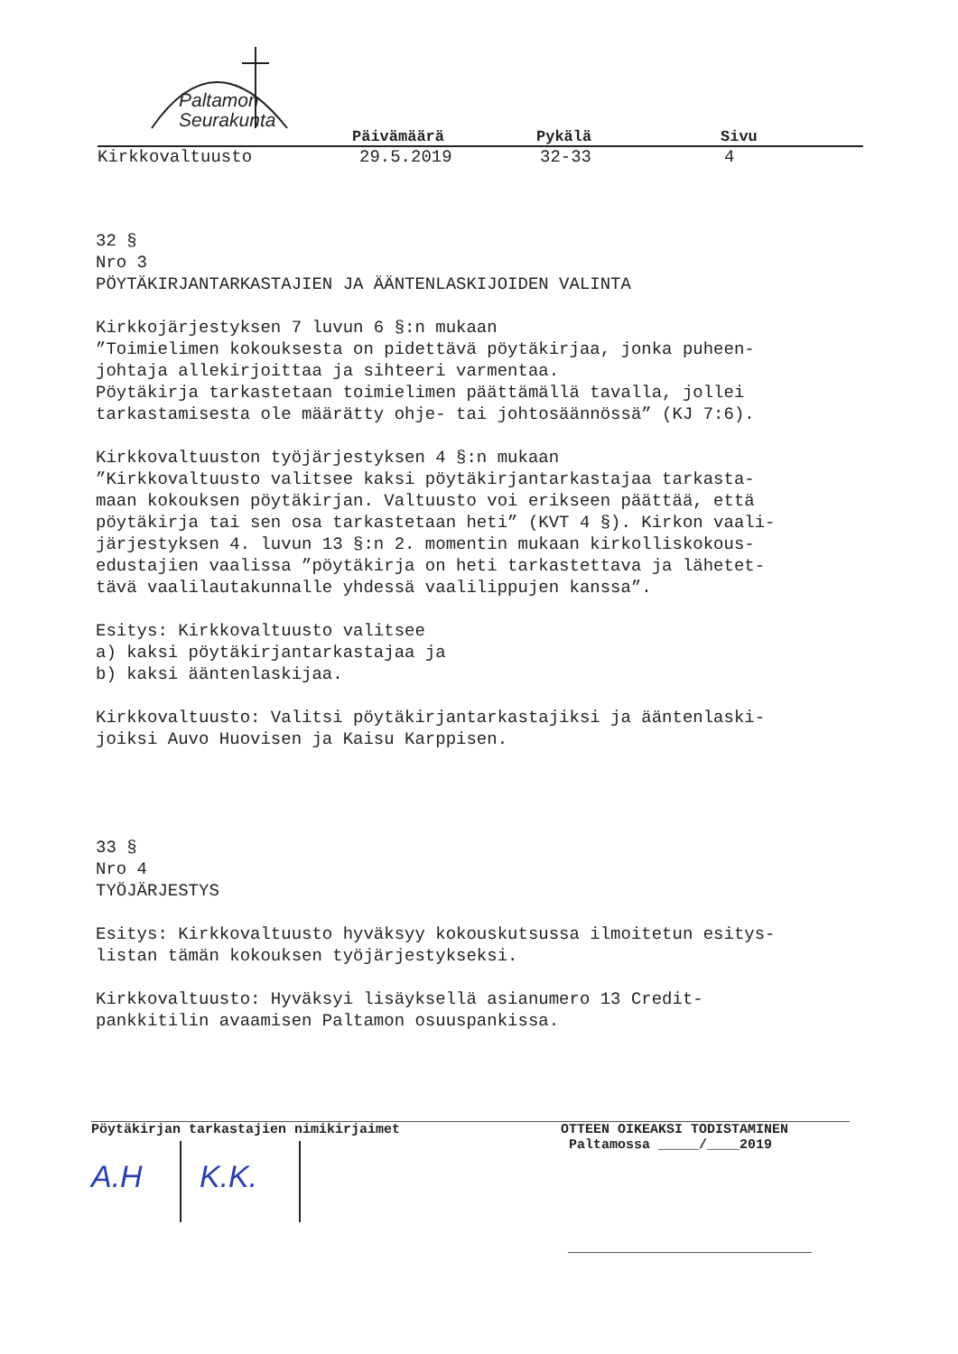Paltamon
Seurakunta
Päivämäärä Pykälä Sivu
Kirkkovaltuusto 29.5.2019 32-33 4
32 § Nro 3 PÖYTÄKIRJANTARKASTAJIEN JA ÄÄNTENLASKIJOIDEN VALINTA Kirkkojärjestyksen 7 luvun 6 §:n mukaan ”Toimielimen kokouksesta on pidettävä pöytäkirjaa, jonka puheen- johtaja allekirjoittaa ja sihteeri varmentaa. Pöytäkirja tarkastetaan toimielimen päättämällä tavalla, jollei tarkastamisesta ole määrätty ohje- tai johtosäännössä” (KJ 7:6). Kirkkovaltuuston työjärjestyksen 4 §:n mukaan ”Kirkkovaltuusto valitsee kaksi pöytäkirjantarkastajaa tarkasta- maan kokouksen pöytäkirjan. Valtuusto voi erikseen päättää, että pöytäkirja tai sen osa tarkastetaan heti” (KVT 4 §). Kirkon vaali- järjestyksen 4. luvun 13 §:n 2. momentin mukaan kirkolliskokous- edustajien vaalissa ”pöytäkirja on heti tarkastettava ja lähetet- tävä vaalilautakunnalle yhdessä vaalilippujen kanssa”. Esitys: Kirkkovaltuusto valitsee a) kaksi pöytäkirjantarkastajaa ja b) kaksi ääntenlaskijaa. Kirkkovaltuusto: Valitsi pöytäkirjantarkastajiksi ja ääntenlaski- joiksi Auvo Huovisen ja Kaisu Karppisen. 33 § Nro 4 TYÖJÄRJESTYS Esitys: Kirkkovaltuusto hyväksyy kokouskutsussa ilmoitetun esitys- listan tämän kokouksen työjärjestykseksi. Kirkkovaltuusto: Hyväksyi lisäyksellä asianumero 13 Credit- pankkitilin avaamisen Paltamon osuuspankissa.
Pöytäkirjan tarkastajien nimikirjaimet
A.H K.K.
OTTEEN OIKEAKSI TODISTAMINEN
Paltamossa _____/____2019